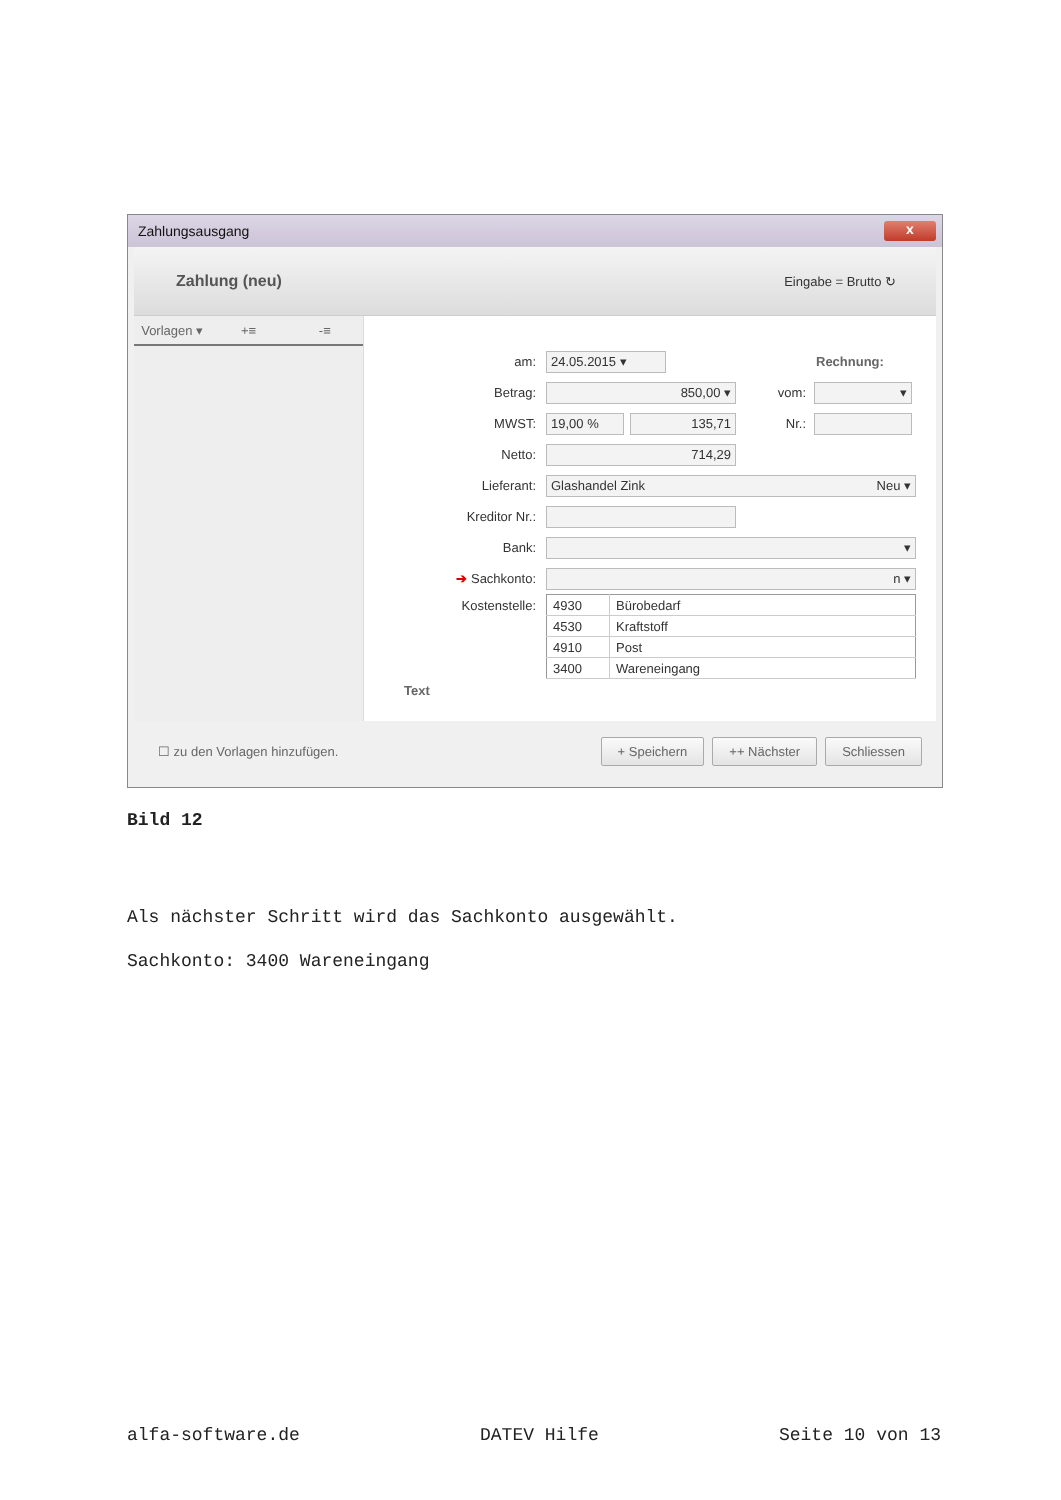Zahlungsausgang x
Zahlung (neu) Eingabe = Brutto ↻
Vorlagen ▾ +≡ -≡
am: 24.05.2015 ▾ Rechnung:
Betrag: 850,00 ▾ vom: ▾
MWST: 19,00 % 135,71 Nr.:
Netto: 714,29
Lieferant: Glashandel Zink Neu ▾
Kreditor Nr.:
Bank: ▾
➔ Sachkonto: n ▾
Kostenstelle:
| 4930 | Bürobedarf |
| 4530 | Kraftstoff |
| 4910 | Post |
| 3400 | Wareneingang |
Text
☐ zu den Vorlagen hinzufügen. + Speichern ++ Nächster Schliessen
Bild 12
Als nächster Schritt wird das Sachkonto ausgewählt.
Sachkonto: 3400 Wareneingang
alfa-software.de DATEV Hilfe Seite 10 von 13